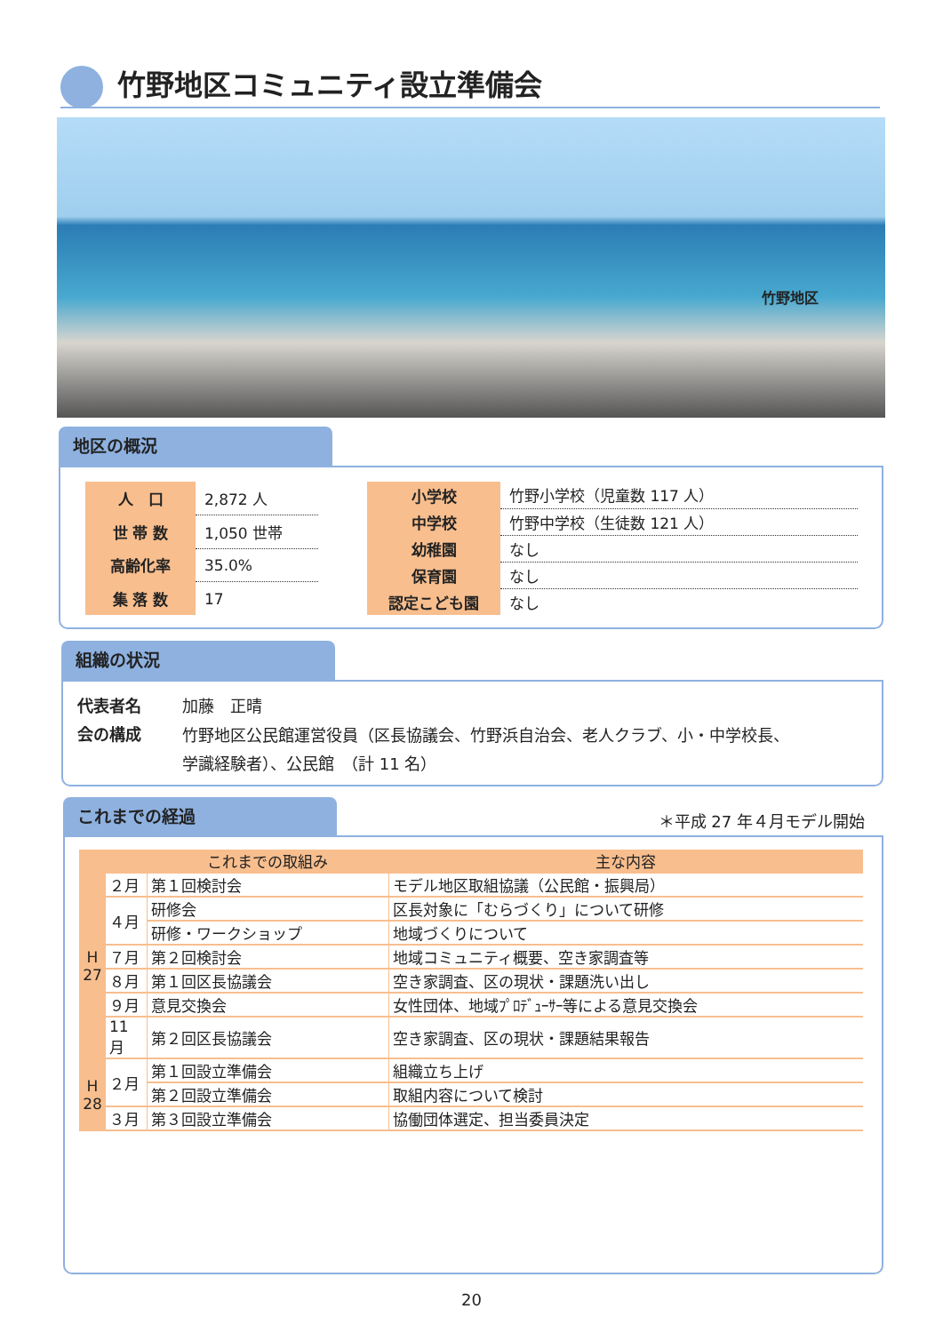竹野地区コミュニティ設立準備会
竹野地区
地区の概況
| 人 口 | 2,872 人 |
| 世 帯 数 | 1,050 世帯 |
| 高齢化率 | 35.0% |
| 集 落 数 | 17 |
| 小学校 | 竹野小学校（児童数 117 人） |
| 中学校 | 竹野中学校（生徒数 121 人） |
| 幼稚園 | なし |
| 保育園 | なし |
| 認定こども園 | なし |
組織の状況
| 代表者名 | 加藤 正晴 |
| 会の構成 | 竹野地区公民館運営役員（区長協議会、竹野浜自治会、老人クラブ、小・中学校長、 学識経験者）、公民館 （計 11 名） |
これまでの経過
＊平成 27 年４月モデル開始
| | | これまでの取組み | 主な内容 |
| H 27 | ２月 | 第１回検討会 | モデル地区取組協議（公民館・振興局） |
| | ４月 | 研修会 | 区長対象に「むらづくり」について研修 |
| | | 研修・ワークショップ | 地域づくりについて |
| | ７月 | 第２回検討会 | 地域コミュニティ概要、空き家調査等 |
| | ８月 | 第１回区長協議会 | 空き家調査、区の現状・課題洗い出し |
| | ９月 | 意見交換会 | 女性団体、地域ﾌﾟﾛﾃﾞｭｰｻｰ等による意見交換会 |
| | 11月 | 第２回区長協議会 | 空き家調査、区の現状・課題結果報告 |
| H 28 | ２月 | 第１回設立準備会 | 組織立ち上げ |
| | | 第２回設立準備会 | 取組内容について検討 |
| | ３月 | 第３回設立準備会 | 協働団体選定、担当委員決定 |
20